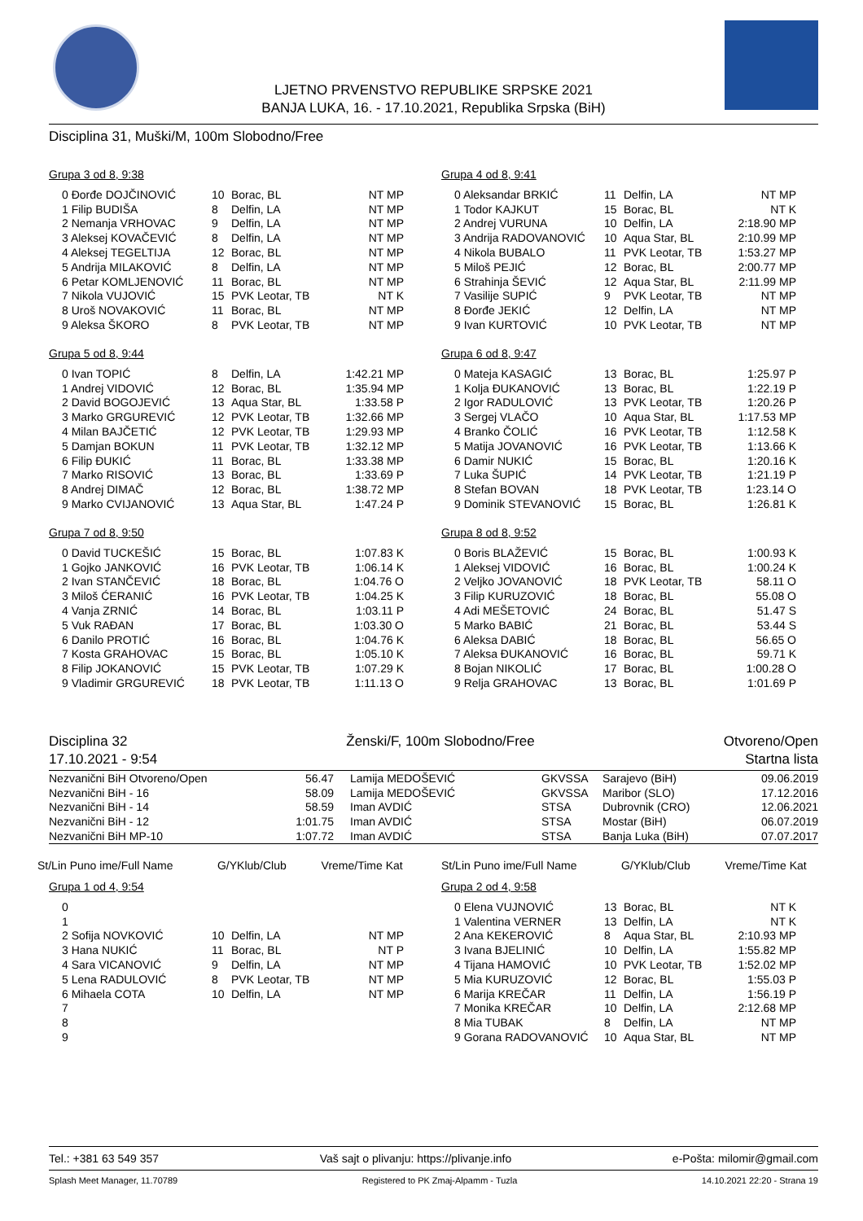LJETNO PRVENSTVO REPUBLIKE SRPSKE 2021
BANJA LUKA, 16. - 17.10.2021, Republika Srpska (BiH)
Disciplina 31, Muški/M, 100m Slobodno/Free
Grupa 3 od 8, 9:38
| 0 Đorđe DOJČINOVIĆ | 10 | Borac, BL | NT MP |
| 1 Filip BUDIŠA | 8 | Delfin, LA | NT MP |
| 2 Nemanja VRHOVAC | 9 | Delfin, LA | NT MP |
| 3 Aleksej KOVAČEVIĆ | 8 | Delfin, LA | NT MP |
| 4 Aleksej TEGELTIJA | 12 | Borac, BL | NT MP |
| 5 Andrija MILAKOVIĆ | 8 | Delfin, LA | NT MP |
| 6 Petar KOMLJENOVIĆ | 11 | Borac, BL | NT MP |
| 7 Nikola VUJOVIĆ | 15 | PVK Leotar, TB | NT K |
| 8 Uroš NOVAKOVIĆ | 11 | Borac, BL | NT MP |
| 9 Aleksa ŠKORO | 8 | PVK Leotar, TB | NT MP |
Grupa 4 od 8, 9:41
| 0 Aleksandar BRKIĆ | 11 | Delfin, LA | NT MP |
| 1 Todor KAJKUT | 15 | Borac, BL | NT K |
| 2 Andrej VURUNA | 10 | Delfin, LA | 2:18.90 MP |
| 3 Andrija RADOVANOVIĆ | 10 | Aqua Star, BL | 2:10.99 MP |
| 4 Nikola BUBALO | 11 | PVK Leotar, TB | 1:53.27 MP |
| 5 Miloš PEJIĆ | 12 | Borac, BL | 2:00.77 MP |
| 6 Strahinja ŠEVIĆ | 12 | Aqua Star, BL | 2:11.99 MP |
| 7 Vasilije SUPIĆ | 9 | PVK Leotar, TB | NT MP |
| 8 Đorđe JEKIĆ | 12 | Delfin, LA | NT MP |
| 9 Ivan KURTOVIĆ | 10 | PVK Leotar, TB | NT MP |
Grupa 5 od 8, 9:44
| 0 Ivan TOPIĆ | 8 | Delfin, LA | 1:42.21 MP |
| 1 Andrej VIDOVIĆ | 12 | Borac, BL | 1:35.94 MP |
| 2 David BOGOJEVIĆ | 13 | Aqua Star, BL | 1:33.58 P |
| 3 Marko GRGUREVIĆ | 12 | PVK Leotar, TB | 1:32.66 MP |
| 4 Milan BAJČETIĆ | 12 | PVK Leotar, TB | 1:29.93 MP |
| 5 Damjan BOKUN | 11 | PVK Leotar, TB | 1:32.12 MP |
| 6 Filip ĐUKIĆ | 11 | Borac, BL | 1:33.38 MP |
| 7 Marko RISOVIĆ | 13 | Borac, BL | 1:33.69 P |
| 8 Andrej DIMAČ | 12 | Borac, BL | 1:38.72 MP |
| 9 Marko CVIJANOVIĆ | 13 | Aqua Star, BL | 1:47.24 P |
Grupa 6 od 8, 9:47
| 0 Mateja KASAGIĆ | 13 | Borac, BL | 1:25.97 P |
| 1 Kolja ĐUKANOVIĆ | 13 | Borac, BL | 1:22.19 P |
| 2 Igor RADULOVIĆ | 13 | PVK Leotar, TB | 1:20.26 P |
| 3 Sergej VLAČO | 10 | Aqua Star, BL | 1:17.53 MP |
| 4 Branko ČOLIĆ | 16 | PVK Leotar, TB | 1:12.58 K |
| 5 Matija JOVANOVIĆ | 16 | PVK Leotar, TB | 1:13.66 K |
| 6 Damir NUKIĆ | 15 | Borac, BL | 1:20.16 K |
| 7 Luka ŠUPIĆ | 14 | PVK Leotar, TB | 1:21.19 P |
| 8 Stefan BOVAN | 18 | PVK Leotar, TB | 1:23.14 O |
| 9 Dominik STEVANOVIĆ | 15 | Borac, BL | 1:26.81 K |
Grupa 7 od 8, 9:50
| 0 David TUCKEŠIĆ | 15 | Borac, BL | 1:07.83 K |
| 1 Gojko JANKOVIĆ | 16 | PVK Leotar, TB | 1:06.14 K |
| 2 Ivan STANČEVIĆ | 18 | Borac, BL | 1:04.76 O |
| 3 Miloš ĆERANIĆ | 16 | PVK Leotar, TB | 1:04.25 K |
| 4 Vanja ZRNIĆ | 14 | Borac, BL | 1:03.11 P |
| 5 Vuk RAĐAN | 17 | Borac, BL | 1:03.30 O |
| 6 Danilo PROTIĆ | 16 | Borac, BL | 1:04.76 K |
| 7 Kosta GRAHOVAC | 15 | Borac, BL | 1:05.10 K |
| 8 Filip JOKANOVIĆ | 15 | PVK Leotar, TB | 1:07.29 K |
| 9 Vladimir GRGUREVIĆ | 18 | PVK Leotar, TB | 1:11.13 O |
Grupa 8 od 8, 9:52
| 0 Boris BLAŽEVIĆ | 15 | Borac, BL | 1:00.93 K |
| 1 Aleksej VIDOVIĆ | 16 | Borac, BL | 1:00.24 K |
| 2 Veljko JOVANOVIĆ | 18 | PVK Leotar, TB | 58.11 O |
| 3 Filip KURUZOVIĆ | 18 | Borac, BL | 55.08 O |
| 4 Adi MEŠETOVIĆ | 24 | Borac, BL | 51.47 S |
| 5 Marko BABIĆ | 21 | Borac, BL | 53.44 S |
| 6 Aleksa DABIĆ | 18 | Borac, BL | 56.65 O |
| 7 Aleksa ĐUKANOVIĆ | 16 | Borac, BL | 59.71 K |
| 8 Bojan NIKOLIĆ | 17 | Borac, BL | 1:00.28 O |
| 9 Relja GRAHOVAC | 13 | Borac, BL | 1:01.69 P |
Disciplina 32
17.10.2021 - 9:54
Ženski/F, 100m Slobodno/Free Otvoreno/Open
Startna lista
| Nezvanični BiH Otvoreno/Open | 56.47 | Lamija MEDOŠEVIĆ | GKVSSA | Sarajevo (BiH) | 09.06.2019 |
| Nezvanični BiH - 16 | 58.09 | Lamija MEDOŠEVIĆ | GKVSSA | Maribor (SLO) | 17.12.2016 |
| Nezvanični BiH - 14 | 58.59 | Iman AVDIĆ | STSA | Dubrovnik (CRO) | 12.06.2021 |
| Nezvanični BiH - 12 | 1:01.75 | Iman AVDIĆ | STSA | Mostar (BiH) | 06.07.2019 |
| Nezvanični BiH MP-10 | 1:07.72 | Iman AVDIĆ | STSA | Banja Luka (BiH) | 07.07.2017 |
St/Lin Puno ime/Full Name G/YKlub/Club Vreme/Time Kat
St/Lin Puno ime/Full Name G/YKlub/Club Vreme/Time Kat
Grupa 1 od 4, 9:54
| 0 | | | |
| 1 | | | |
| 2 Sofija NOVKOVIĆ | 10 | Delfin, LA | NT MP |
| 3 Hana NUKIĆ | 11 | Borac, BL | NT P |
| 4 Sara VICANOVIĆ | 9 | Delfin, LA | NT MP |
| 5 Lena RADULOVIĆ | 8 | PVK Leotar, TB | NT MP |
| 6 Mihaela COTA | 10 | Delfin, LA | NT MP |
| 7 | | | |
| 8 | | | |
| 9 | | | |
Grupa 2 od 4, 9:58
| 0 Elena VUJNOVIĆ | 13 | Borac, BL | NT K |
| 1 Valentina VERNER | 13 | Delfin, LA | NT K |
| 2 Ana KEKEROVIĆ | 8 | Aqua Star, BL | 2:10.93 MP |
| 3 Ivana BJELINIĆ | 10 | Delfin, LA | 1:55.82 MP |
| 4 Tijana HAMOVIĆ | 10 | PVK Leotar, TB | 1:52.02 MP |
| 5 Mia KURUZOVIĆ | 12 | Borac, BL | 1:55.03 P |
| 6 Marija KREČAR | 11 | Delfin, LA | 1:56.19 P |
| 7 Monika KREČAR | 10 | Delfin, LA | 2:12.68 MP |
| 8 Mia TUBAK | 8 | Delfin, LA | NT MP |
| 9 Gorana RADOVANOVIĆ | 10 | Aqua Star, BL | NT MP |
Tel.: +381 63 549 357 Vaš sajt o plivanju: https://plivanje.info e-Pošta: milomir@gmail.com
Splash Meet Manager, 11.70789 Registered to PK Zmaj-Alpamm - Tuzla 14.10.2021 22:20 - Strana 19